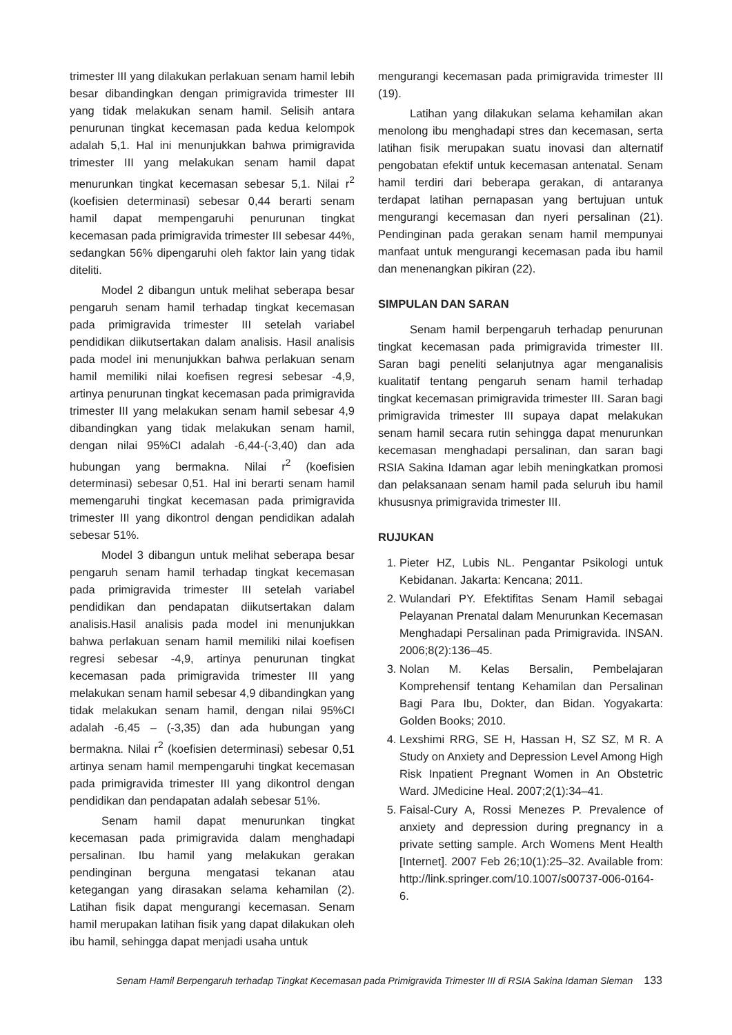trimester III yang dilakukan perlakuan senam hamil lebih besar dibandingkan dengan primigravida trimester III yang tidak melakukan senam hamil. Selisih antara penurunan tingkat kecemasan pada kedua kelompok adalah 5,1. Hal ini menunjukkan bahwa primigravida trimester III yang melakukan senam hamil dapat menurunkan tingkat kecemasan sebesar 5,1. Nilai r<sup>2</sup> (koefisien determinasi) sebesar 0,44 berarti senam hamil dapat mempengaruhi penurunan tingkat kecemasan pada primigravida trimester III sebesar 44%, sedangkan 56% dipengaruhi oleh faktor lain yang tidak diteliti.
Model 2 dibangun untuk melihat seberapa besar pengaruh senam hamil terhadap tingkat kecemasan pada primigravida trimester III setelah variabel pendidikan diikutsertakan dalam analisis. Hasil analisis pada model ini menunjukkan bahwa perlakuan senam hamil memiliki nilai koefisen regresi sebesar -4,9, artinya penurunan tingkat kecemasan pada primigravida trimester III yang melakukan senam hamil sebesar 4,9 dibandingkan yang tidak melakukan senam hamil, dengan nilai 95%CI adalah -6,44-(-3,40) dan ada hubungan yang bermakna. Nilai r<sup>2</sup> (koefisien determinasi) sebesar 0,51. Hal ini berarti senam hamil memengaruhi tingkat kecemasan pada primigravida trimester III yang dikontrol dengan pendidikan adalah sebesar 51%.
Model 3 dibangun untuk melihat seberapa besar pengaruh senam hamil terhadap tingkat kecemasan pada primigravida trimester III setelah variabel pendidikan dan pendapatan diikutsertakan dalam analisis.Hasil analisis pada model ini menunjukkan bahwa perlakuan senam hamil memiliki nilai koefisen regresi sebesar -4,9, artinya penurunan tingkat kecemasan pada primigravida trimester III yang melakukan senam hamil sebesar 4,9 dibandingkan yang tidak melakukan senam hamil, dengan nilai 95%CI adalah -6,45 – (-3,35) dan ada hubungan yang bermakna. Nilai r<sup>2</sup> (koefisien determinasi) sebesar 0,51 artinya senam hamil mempengaruhi tingkat kecemasan pada primigravida trimester III yang dikontrol dengan pendidikan dan pendapatan adalah sebesar 51%.
Senam hamil dapat menurunkan tingkat kecemasan pada primigravida dalam menghadapi persalinan. Ibu hamil yang melakukan gerakan pendinginan berguna mengatasi tekanan atau ketegangan yang dirasakan selama kehamilan (2). Latihan fisik dapat mengurangi kecemasan. Senam hamil merupakan latihan fisik yang dapat dilakukan oleh ibu hamil, sehingga dapat menjadi usaha untuk
mengurangi kecemasan pada primigravida trimester III (19).
Latihan yang dilakukan selama kehamilan akan menolong ibu menghadapi stres dan kecemasan, serta latihan fisik merupakan suatu inovasi dan alternatif pengobatan efektif untuk kecemasan antenatal. Senam hamil terdiri dari beberapa gerakan, di antaranya terdapat latihan pernapasan yang bertujuan untuk mengurangi kecemasan dan nyeri persalinan (21). Pendinginan pada gerakan senam hamil mempunyai manfaat untuk mengurangi kecemasan pada ibu hamil dan menenangkan pikiran (22).
SIMPULAN DAN SARAN
Senam hamil berpengaruh terhadap penurunan tingkat kecemasan pada primigravida trimester III. Saran bagi peneliti selanjutnya agar menganalisis kualitatif tentang pengaruh senam hamil terhadap tingkat kecemasan primigravida trimester III. Saran bagi primigravida trimester III supaya dapat melakukan senam hamil secara rutin sehingga dapat menurunkan kecemasan menghadapi persalinan, dan saran bagi RSIA Sakina Idaman agar lebih meningkatkan promosi dan pelaksanaan senam hamil pada seluruh ibu hamil khususnya primigravida trimester III.
RUJUKAN
1. Pieter HZ, Lubis NL. Pengantar Psikologi untuk Kebidanan. Jakarta: Kencana; 2011.
2. Wulandari PY. Efektifitas Senam Hamil sebagai Pelayanan Prenatal dalam Menurunkan Kecemasan Menghadapi Persalinan pada Primigravida. INSAN. 2006;8(2):136–45.
3. Nolan M. Kelas Bersalin, Pembelajaran Komprehensif tentang Kehamilan dan Persalinan Bagi Para Ibu, Dokter, dan Bidan. Yogyakarta: Golden Books; 2010.
4. Lexshimi RRG, SE H, Hassan H, SZ SZ, M R. A Study on Anxiety and Depression Level Among High Risk Inpatient Pregnant Women in An Obstetric Ward. JMedicine Heal. 2007;2(1):34–41.
5. Faisal-Cury A, Rossi Menezes P. Prevalence of anxiety and depression during pregnancy in a private setting sample. Arch Womens Ment Health [Internet]. 2007 Feb 26;10(1):25–32. Available from: http://link.springer.com/10.1007/s00737-006-0164-6.
Senam Hamil Berpengaruh terhadap Tingkat Kecemasan pada Primigravida Trimester III di RSIA Sakina Idaman Sleman 133